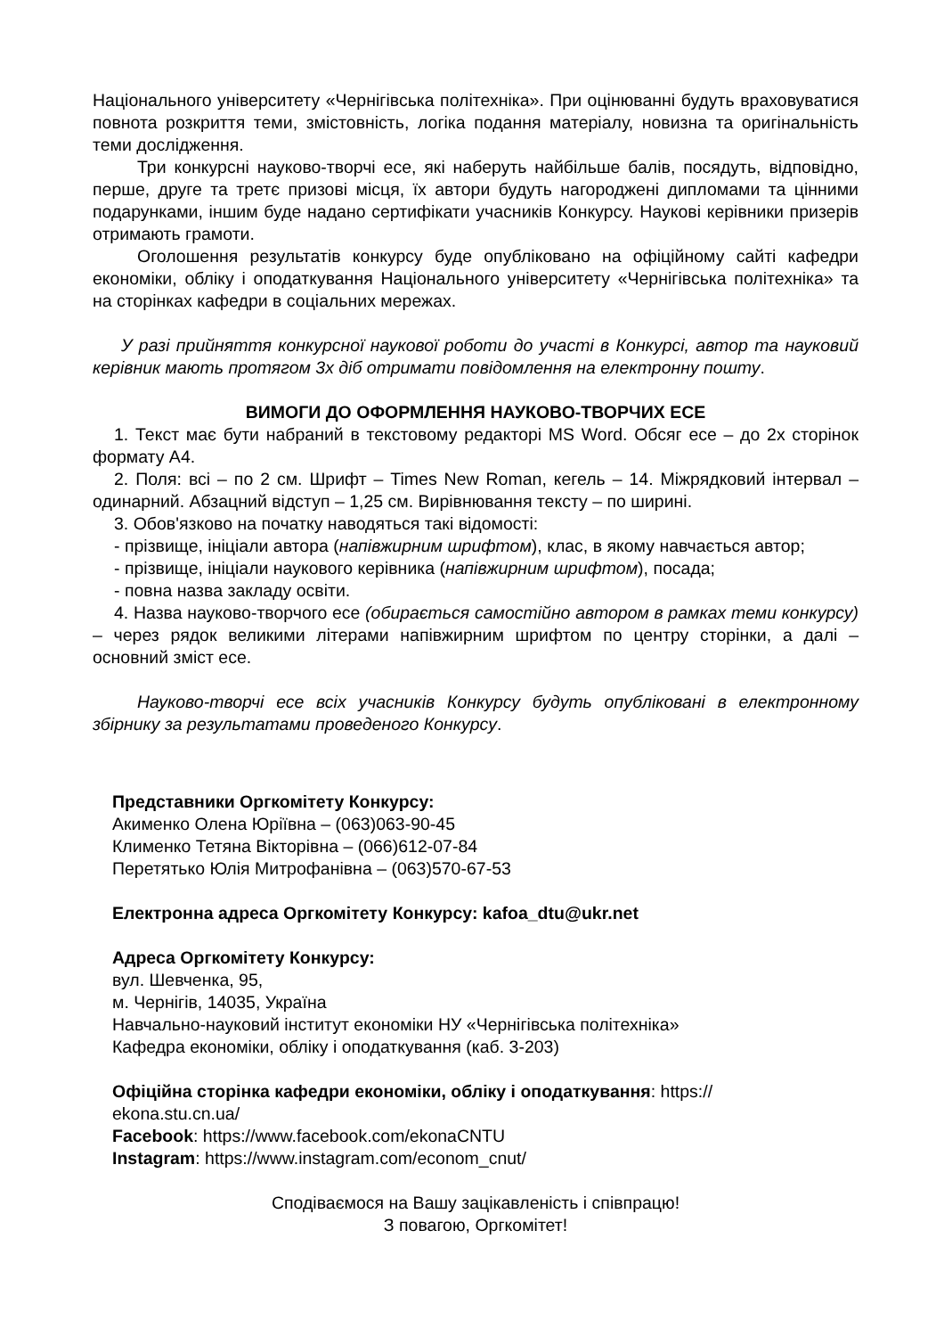Національного університету «Чернігівська політехніка». При оцінюванні будуть враховуватися повнота розкриття теми, змістовність, логіка подання матеріалу, новизна та оригінальність теми дослідження.
Три конкурсні науково-творчі есе, які наберуть найбільше балів, посядуть, відповідно, перше, друге та третє призові місця, їх автори будуть нагороджені дипломами та цінними подарунками, іншим буде надано сертифікати учасників Конкурсу. Наукові керівники призерів отримають грамоти.
Оголошення результатів конкурсу буде опубліковано на офіційному сайті кафедри економіки, обліку і оподаткування Національного університету «Чернігівська політехніка» та на сторінках кафедри в соціальних мережах.
У разі прийняття конкурсної наукової роботи до участі в Конкурсі, автор та науковий керівник мають протягом 3х діб отримати повідомлення на електронну пошту.
ВИМОГИ ДО ОФОРМЛЕННЯ НАУКОВО-ТВОРЧИХ ЕСЕ
1. Текст має бути набраний в текстовому редакторі MS Word. Обсяг есе – до 2х сторінок формату А4.
2. Поля: всі – по 2 см. Шрифт – Times New Roman, кегель – 14. Міжрядковий інтервал – одинарний. Абзацний відступ – 1,25 см. Вирівнювання тексту – по ширині.
3. Обов'язково на початку наводяться такі відомості:
- прізвище, ініціали автора (напівжирним шрифтом), клас, в якому навчається автор;
- прізвище, ініціали наукового керівника (напівжирним шрифтом), посада;
- повна назва закладу освіти.
4. Назва науково-творчого есе (обирається самостійно автором в рамках теми конкурсу) – через рядок великими літерами напівжирним шрифтом по центру сторінки, а далі – основний зміст есе.
Науково-творчі есе всіх учасників Конкурсу будуть опубліковані в електронному збірнику за результатами проведеного Конкурсу.
Представники Оргкомітету Конкурсу:
Акименко Олена Юріївна – (063)063-90-45
Клименко Тетяна Вікторівна – (066)612-07-84
Перетятько Юлія Митрофанівна – (063)570-67-53
Електронна адреса Оргкомітету Конкурсу: kafoa_dtu@ukr.net
Адреса Оргкомітету Конкурсу:
вул. Шевченка, 95,
м. Чернігів, 14035, Україна
Навчально-науковий інститут економіки НУ «Чернігівська політехніка»
Кафедра економіки, обліку і оподаткування (каб. 3-203)
Офіційна сторінка кафедри економіки, обліку і оподаткування: https://
ekona.stu.cn.ua/
Facebook: https://www.facebook.com/ekonaCNTU
Instagram: https://www.instagram.com/econom_cnut/
Сподіваємося на Вашу зацікавленість і співпрацю!
З повагою, Оргкомітет!